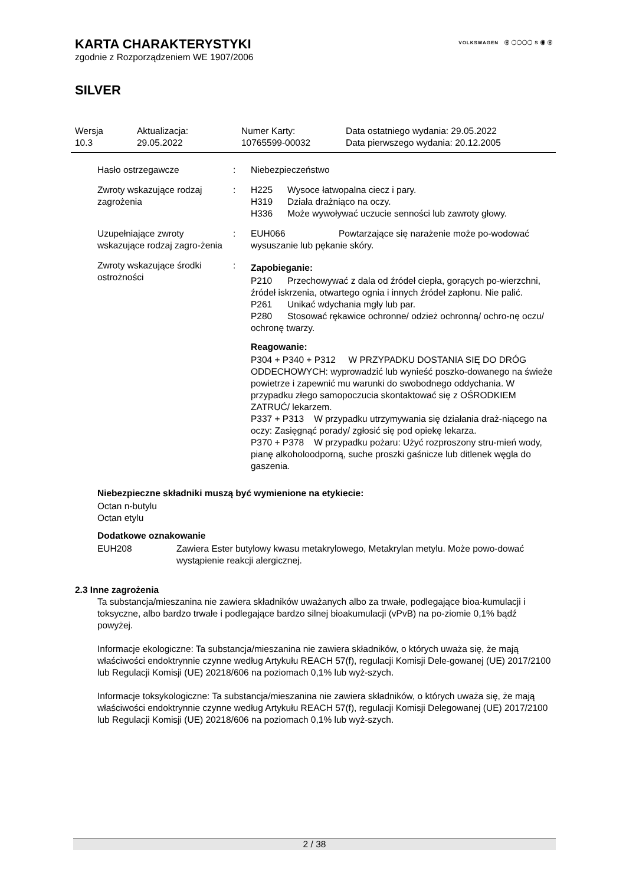VOLKSWAGEN ⓦ ◯◯◯◯ S ◉ ⓦ
KARTA CHARAKTERYSTYKI
zgodnie z Rozporządzeniem WE 1907/2006
SILVER
| Wersja 10.3 | Aktualizacja: 29.05.2022 | Numer Karty: 10765599-00032 | Data ostatniego wydania: 29.05.2022 Data pierwszego wydania: 20.12.2005 |
| Hasło ostrzegawcze | : | Niebezpieczeństwo |
| Zwroty wskazujące rodzaj zagrożenia | : | H225 Wysoce łatwopalna ciecz i pary. H319 Działa drażniąco na oczy. H336 Może wywoływać uczucie senności lub zawroty głowy. |
| Uzupełniające zwroty wskazujące rodzaj zagro-żenia | : | EUH066 Powtarzające się narażenie może po-wodować wysuszanie lub pękanie skóry. |
| Zwroty wskazujące środki ostrożności | : | Zapobieganie: P210 Przechowywać z dala od źródeł ciepła, gorących po-wierzchni, źródeł iskrzenia, otwartego ognia i innych źródeł zapłonu. Nie palić. P261 Unikać wdychania mgły lub par. P280 Stosować rękawice ochronne/ odzież ochronną/ ochro-nę oczu/ ochronę twarzy. Reagowanie: P304 + P340 + P312 W PRZYPADKU DOSTANIA SIĘ DO DRÓG ODDECHOWYCH: wyprowadzić lub wynieść poszko-dowanego na świeże powietrze i zapewnić mu warunki do swobodnego oddychania. W przypadku złego samopoczucia skontaktować się z OŚRODKIEM ZATRUĆ/ lekarzem. P337 + P313 W przypadku utrzymywania się działania draż-niącego na oczy: Zasięgnąć porady/ zgłosić się pod opiekę lekarza. P370 + P378 W przypadku pożaru: Użyć rozproszony stru-mień wody, pianę alkoholoodporną, suche proszki gaśnicze lub ditlenek węgla do gaszenia. |
Niebezpieczne składniki muszą być wymienione na etykiecie:
Octan n-butylu
Octan etylu
Dodatkowe oznakowanie
| EUH208 | Zawiera Ester butylowy kwasu metakrylowego, Metakrylan metylu. Może powo-dować wystąpienie reakcji alergicznej. |
2.3 Inne zagrożenia
Ta substancja/mieszanina nie zawiera składników uważanych albo za trwałe, podlegające bioa-kumulacji i toksyczne, albo bardzo trwałe i podlegające bardzo silnej bioakumulacji (vPvB) na po-ziomie 0,1% bądź powyżej.
Informacje ekologiczne: Ta substancja/mieszanina nie zawiera składników, o których uważa się, że mają właściwości endoktrynnie czynne według Artykułu REACH 57(f), regulacji Komisji Dele-gowanej (UE) 2017/2100 lub Regulacji Komisji (UE) 20218/606 na poziomach 0,1% lub wyż-szych.
Informacje toksykologiczne: Ta substancja/mieszanina nie zawiera składników, o których uważa się, że mają właściwości endoktrynnie czynne według Artykułu REACH 57(f), regulacji Komisji Delegowanej (UE) 2017/2100 lub Regulacji Komisji (UE) 20218/606 na poziomach 0,1% lub wyż-szych.
2 / 38